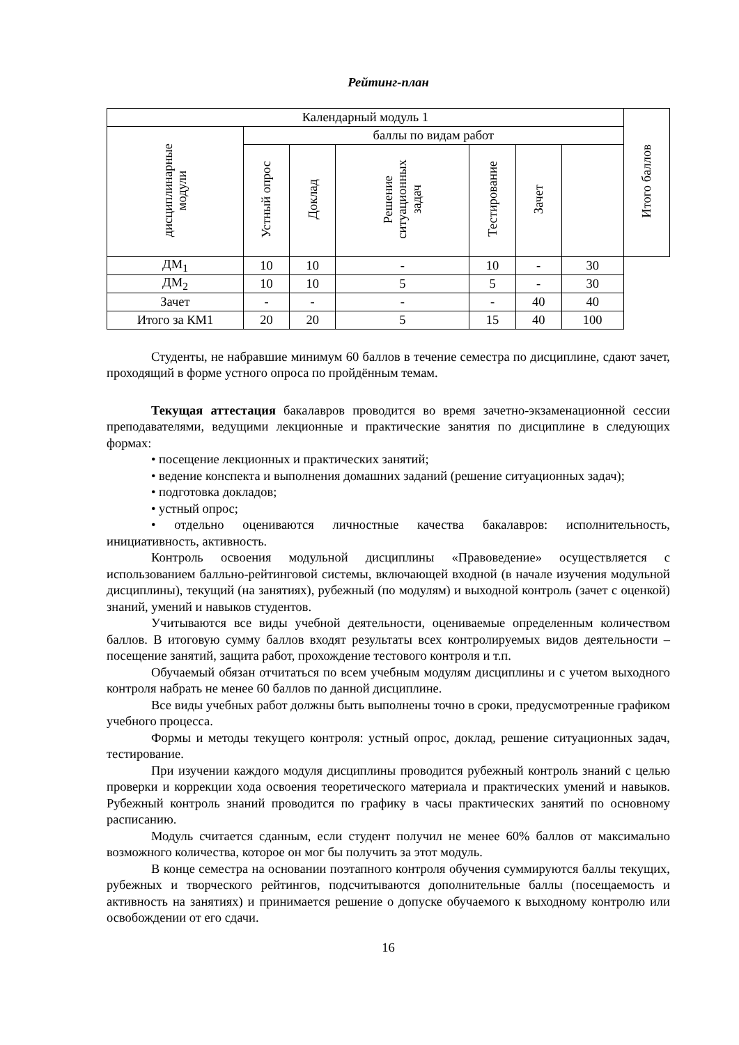Рейтинг-план
| Календарный модуль 1 | | | | | | | Итого баллов |
| --- | --- | --- | --- | --- | --- | --- | --- |
| дисциплинарные модули | баллы по видам работ | | | | | | |
| | Устный опрос | Доклад | Решение ситуационных задач | Тестирование | Зачет | | |
| ДМ<sub>1</sub> | 10 | 10 | - | 10 | - | 30 | |
| ДМ<sub>2</sub> | 10 | 10 | 5 | 5 | - | 30 | |
| Зачет | - | - | - | - | 40 | 40 | |
| Итого за КМ1 | 20 | 20 | 5 | 15 | 40 | 100 | |
Студенты, не набравшие минимум 60 баллов в течение семестра по дисциплине, сдают зачет, проходящий в форме устного опроса по пройдённым темам.
Текущая аттестация бакалавров проводится во время зачетно-экзаменационной сессии преподавателями, ведущими лекционные и практические занятия по дисциплине в следующих формах:
• посещение лекционных и практических занятий;
• ведение конспекта и выполнения домашних заданий (решение ситуационных задач);
• подготовка докладов;
• устный опрос;
• отдельно оцениваются личностные качества бакалавров: исполнительность, инициативность, активность.
Контроль освоения модульной дисциплины «Правоведение» осуществляется с использованием балльно-рейтинговой системы, включающей входной (в начале изучения модульной дисциплины), текущий (на занятиях), рубежный (по модулям) и выходной контроль (зачет с оценкой) знаний, умений и навыков студентов.
Учитываются все виды учебной деятельности, оцениваемые определенным количеством баллов. В итоговую сумму баллов входят результаты всех контролируемых видов деятельности – посещение занятий, защита работ, прохождение тестового контроля и т.п.
Обучаемый обязан отчитаться по всем учебным модулям дисциплины и с учетом выходного контроля набрать не менее 60 баллов по данной дисциплине.
Все виды учебных работ должны быть выполнены точно в сроки, предусмотренные графиком учебного процесса.
Формы и методы текущего контроля: устный опрос, доклад, решение ситуационных задач, тестирование.
При изучении каждого модуля дисциплины проводится рубежный контроль знаний с целью проверки и коррекции хода освоения теоретического материала и практических умений и навыков. Рубежный контроль знаний проводится по графику в часы практических занятий по основному расписанию.
Модуль считается сданным, если студент получил не менее 60% баллов от максимально возможного количества, которое он мог бы получить за этот модуль.
В конце семестра на основании поэтапного контроля обучения суммируются баллы текущих, рубежных и творческого рейтингов, подсчитываются дополнительные баллы (посещаемость и активность на занятиях) и принимается решение о допуске обучаемого к выходному контролю или освобождении от его сдачи.
16